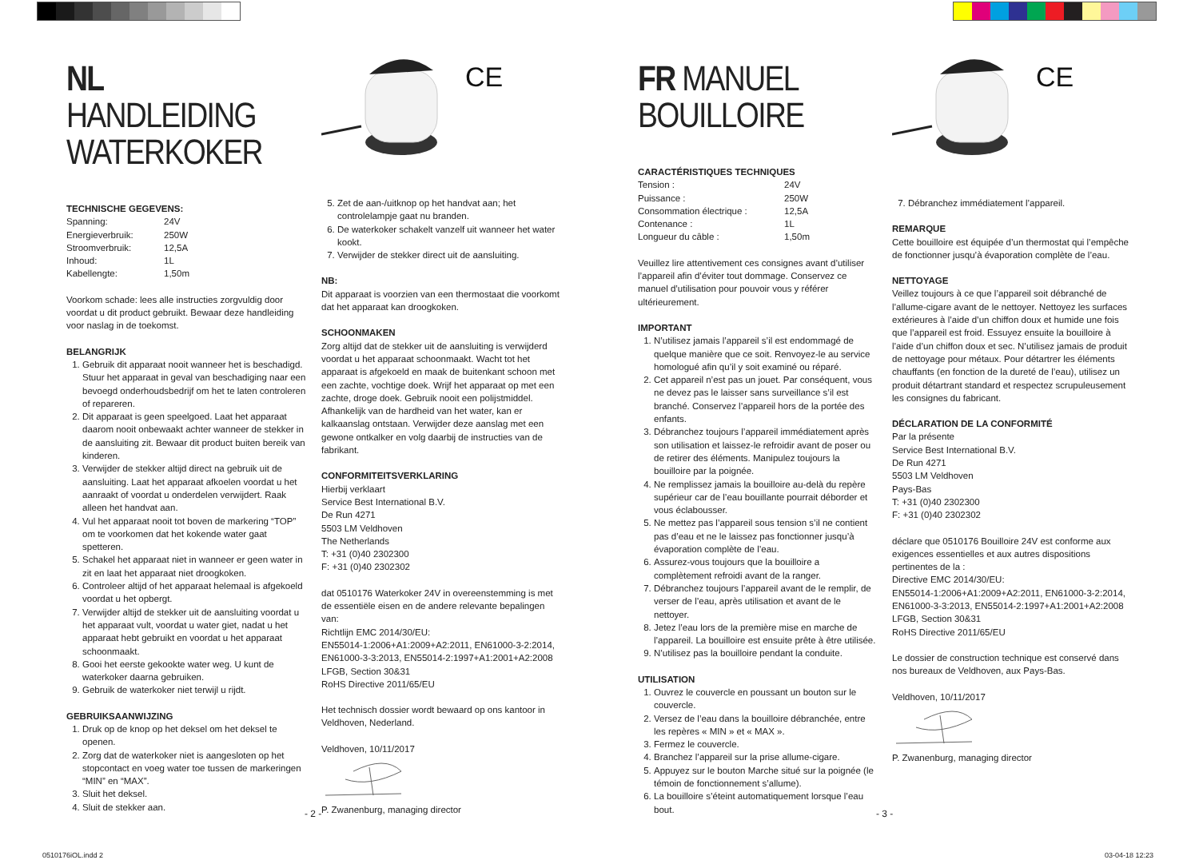NL HANDLEIDING
WATERKOKER
TECHNISCHE GEGEVENS:
| Spanning: | 24V |
| Energieverbruik: | 250W |
| Stroomverbruik: | 12,5A |
| Inhoud: | 1L |
| Kabellengte: | 1,50m |
Voorkom schade: lees alle instructies zorgvuldig door voordat u dit product gebruikt. Bewaar deze handleiding voor naslag in de toekomst.
BELANGRIJK
1. Gebruik dit apparaat nooit wanneer het is beschadigd. Stuur het apparaat in geval van beschadiging naar een bevoegd onderhoudsbedrijf om het te laten controleren of repareren.
2. Dit apparaat is geen speelgoed. Laat het apparaat daarom nooit onbewaakt achter wanneer de stekker in de aansluiting zit. Bewaar dit product buiten bereik van kinderen.
3. Verwijder de stekker altijd direct na gebruik uit de aansluiting. Laat het apparaat afkoelen voordat u het aanraakt of voordat u onderdelen verwijdert. Raak alleen het handvat aan.
4. Vul het apparaat nooit tot boven de markering “TOP” om te voorkomen dat het kokende water gaat spetteren.
5. Schakel het apparaat niet in wanneer er geen water in zit en laat het apparaat niet droogkoken.
6. Controleer altijd of het apparaat helemaal is afgekoeld voordat u het opbergt.
7. Verwijder altijd de stekker uit de aansluiting voordat u het apparaat vult, voordat u water giet, nadat u het apparaat hebt gebruikt en voordat u het apparaat schoonmaakt.
8. Gooi het eerste gekookte water weg. U kunt de waterkoker daarna gebruiken.
9. Gebruik de waterkoker niet terwijl u rijdt.
GEBRUIKSAANWIJZING
1. Druk op de knop op het deksel om het deksel te openen.
2. Zorg dat de waterkoker niet is aangesloten op het stopcontact en voeg water toe tussen de markeringen “MIN” en “MAX”.
3. Sluit het deksel.
4. Sluit de stekker aan.
CE
5. Zet de aan-/uitknop op het handvat aan; het controlelampje gaat nu branden.
6. De waterkoker schakelt vanzelf uit wanneer het water kookt.
7. Verwijder de stekker direct uit de aansluiting.
NB:
Dit apparaat is voorzien van een thermostaat die voorkomt dat het apparaat kan droogkoken.
SCHOONMAKEN
Zorg altijd dat de stekker uit de aansluiting is verwijderd voordat u het apparaat schoonmaakt. Wacht tot het apparaat is afgekoeld en maak de buitenkant schoon met een zachte, vochtige doek. Wrijf het apparaat op met een zachte, droge doek. Gebruik nooit een polijstmiddel. Afhankelijk van de hardheid van het water, kan er kalkaanslag ontstaan. Verwijder deze aanslag met een gewone ontkalker en volg daarbij de instructies van de fabrikant.
CONFORMITEITSVERKLARING
Hierbij verklaart
Service Best International B.V.
De Run 4271
5503 LM Veldhoven
The Netherlands
T: +31 (0)40 2302300
F: +31 (0)40 2302302
dat 0510176 Waterkoker 24V in overeenstemming is met de essentiële eisen en de andere relevante bepalingen van:
Richtlijn EMC 2014/30/EU:
EN55014-1:2006+A1:2009+A2:2011, EN61000-3-2:2014, EN61000-3-3:2013, EN55014-2:1997+A1:2001+A2:2008
LFGB, Section 30&31
RoHS Directive 2011/65/EU
Het technisch dossier wordt bewaard op ons kantoor in Veldhoven, Nederland.
Veldhoven, 10/11/2017
P. Zwanenburg, managing director
FR MANUEL
BOUILLOIRE
CARACTÉRISTIQUES TECHNIQUES
| Tension : | 24V |
| Puissance : | 250W |
| Consommation électrique : | 12,5A |
| Contenance : | 1L |
| Longueur du câble : | 1,50m |
Veuillez lire attentivement ces consignes avant d’utiliser l’appareil afin d’éviter tout dommage. Conservez ce manuel d’utilisation pour pouvoir vous y référer ultérieurement.
IMPORTANT
1. N’utilisez jamais l’appareil s’il est endommagé de quelque manière que ce soit. Renvoyez-le au service homologué afin qu’il y soit examiné ou réparé.
2. Cet appareil n’est pas un jouet. Par conséquent, vous ne devez pas le laisser sans surveillance s’il est branché. Conservez l’appareil hors de la portée des enfants.
3. Débranchez toujours l’appareil immédiatement après son utilisation et laissez-le refroidir avant de poser ou de retirer des éléments. Manipulez toujours la bouilloire par la poignée.
4. Ne remplissez jamais la bouilloire au-delà du repère supérieur car de l’eau bouillante pourrait déborder et vous éclabousser.
5. Ne mettez pas l’appareil sous tension s’il ne contient pas d’eau et ne le laissez pas fonctionner jusqu’à évaporation complète de l’eau.
6. Assurez-vous toujours que la bouilloire a complètement refroidi avant de la ranger.
7. Débranchez toujours l’appareil avant de le remplir, de verser de l’eau, après utilisation et avant de le nettoyer.
8. Jetez l’eau lors de la première mise en marche de l’appareil. La bouilloire est ensuite prête à être utilisée.
9. N’utilisez pas la bouilloire pendant la conduite.
UTILISATION
1. Ouvrez le couvercle en poussant un bouton sur le couvercle.
2. Versez de l’eau dans la bouilloire débranchée, entre les repères « MIN » et « MAX ».
3. Fermez le couvercle.
4. Branchez l’appareil sur la prise allume-cigare.
5. Appuyez sur le bouton Marche situé sur la poignée (le témoin de fonctionnement s’allume).
6. La bouilloire s’éteint automatiquement lorsque l’eau bout.
CE
7. Débranchez immédiatement l’appareil.
REMARQUE
Cette bouilloire est équipée d’un thermostat qui l’empêche de fonctionner jusqu’à évaporation complète de l’eau.
NETTOYAGE
Veillez toujours à ce que l’appareil soit débranché de l’allume-cigare avant de le nettoyer. Nettoyez les surfaces extérieures à l’aide d’un chiffon doux et humide une fois que l’appareil est froid. Essuyez ensuite la bouilloire à l’aide d’un chiffon doux et sec. N’utilisez jamais de produit de nettoyage pour métaux. Pour détartrer les éléments chauffants (en fonction de la dureté de l’eau), utilisez un produit détartrant standard et respectez scrupuleusement les consignes du fabricant.
DÉCLARATION DE LA CONFORMITÉ
Par la présente
Service Best International B.V.
De Run 4271
5503 LM Veldhoven
Pays-Bas
T: +31 (0)40 2302300
F: +31 (0)40 2302302
déclare que 0510176 Bouilloire 24V est conforme aux exigences essentielles et aux autres dispositions pertinentes de la :
Directive EMC 2014/30/EU:
EN55014-1:2006+A1:2009+A2:2011, EN61000-3-2:2014, EN61000-3-3:2013, EN55014-2:1997+A1:2001+A2:2008
LFGB, Section 30&31
RoHS Directive 2011/65/EU
Le dossier de construction technique est conservé dans nos bureaux de Veldhoven, aux Pays-Bas.
Veldhoven, 10/11/2017
P. Zwanenburg, managing director
- 2 - - 3 -
0510176iOL.indd 2 03-04-18 12:23